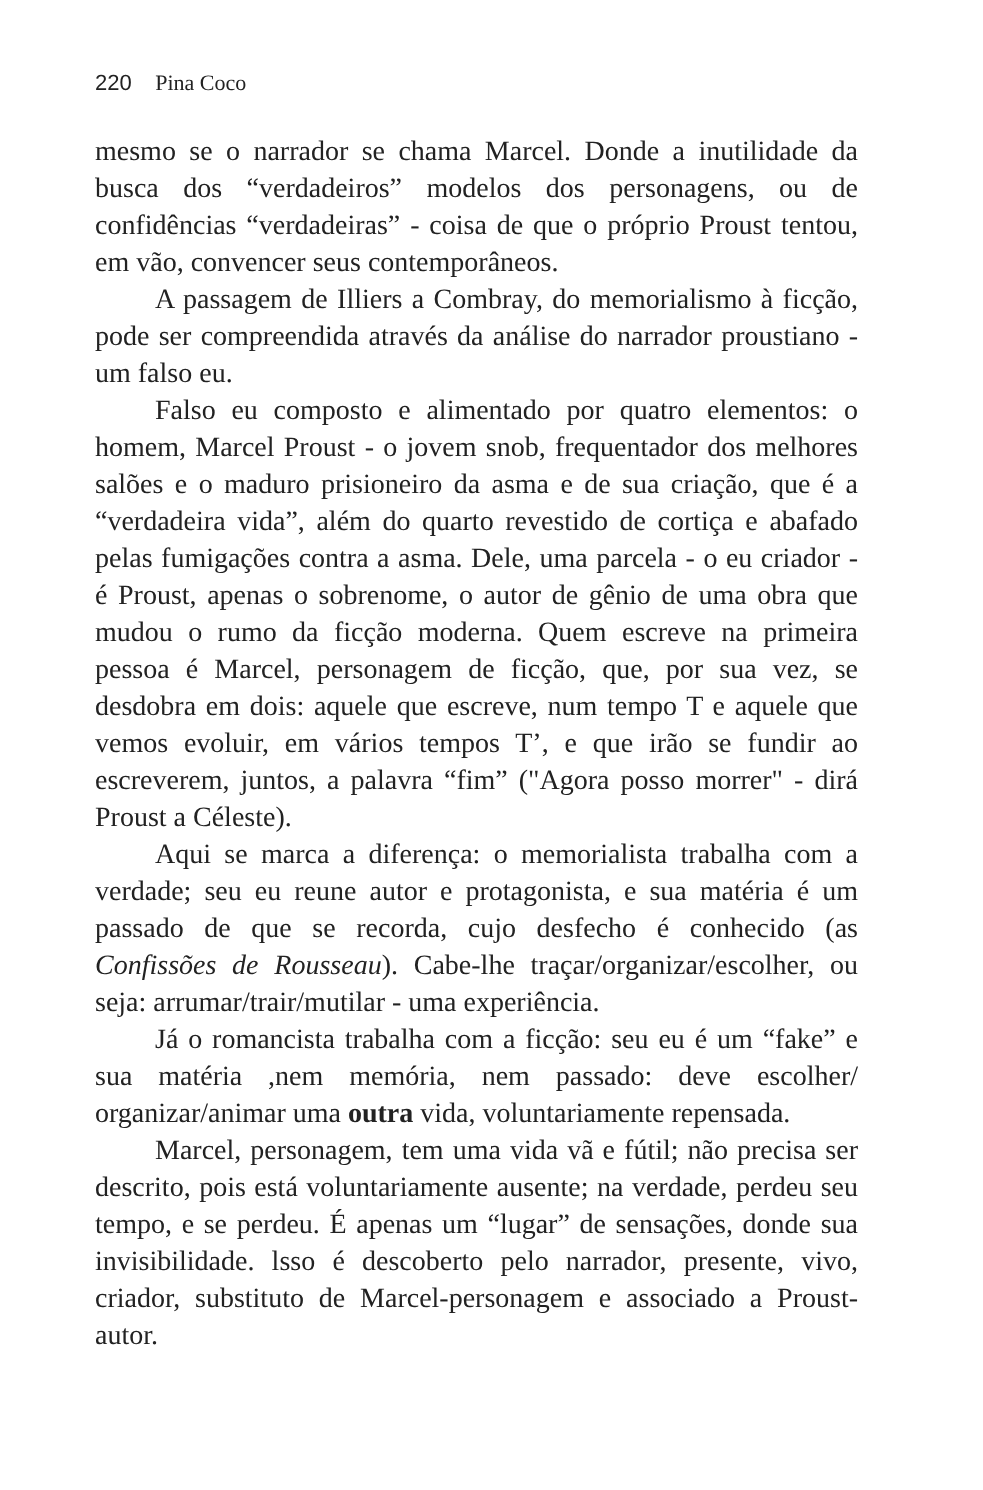220 Pina Coco
mesmo se o narrador se chama Marcel. Donde a inutilidade da busca dos “verdadeiros” modelos dos personagens, ou de confidências “verdadeiras” - coisa de que o próprio Proust tentou, em vão, convencer seus contemporâneos.
A passagem de Illiers a Combray, do memorialismo à ficção, pode ser compreendida através da análise do narrador proustiano - um falso eu.
Falso eu composto e alimentado por quatro elementos: o homem, Marcel Proust - o jovem snob, frequentador dos melhores salões e o maduro prisioneiro da asma e de sua criação, que é a “verdadeira vida”, além do quarto revestido de cortiça e abafado pelas fumigações contra a asma. Dele, uma parcela - o eu criador - é Proust, apenas o sobrenome, o autor de gênio de uma obra que mudou o rumo da ficção moderna. Quem escreve na primeira pessoa é Marcel, personagem de ficção, que, por sua vez, se desdobra em dois: aquele que escreve, num tempo T e aquele que vemos evoluir, em vários tempos T’, e que irão se fundir ao escreverem, juntos, a palavra “fim” ("Agora posso morrer" - dirá Proust a Céleste).
Aqui se marca a diferença: o memorialista trabalha com a verdade; seu eu reune autor e protagonista, e sua matéria é um passado de que se recorda, cujo desfecho é conhecido (as Confissões de Rousseau). Cabe-lhe traçar/organizar/escolher, ou seja: arrumar/trair/mutilar - uma experiência.
Já o romancista trabalha com a ficção: seu eu é um “fake” e sua matéria ,nem memória, nem passado: deve escolher/ organizar/animar uma outra vida, voluntariamente repensada.
Marcel, personagem, tem uma vida vã e fútil; não precisa ser descrito, pois está voluntariamente ausente; na verdade, perdeu seu tempo, e se perdeu. É apenas um “lugar” de sensações, donde sua invisibilidade. lsso é descoberto pelo narrador, presente, vivo, criador, substituto de Marcel-personagem e associado a Proust-autor.